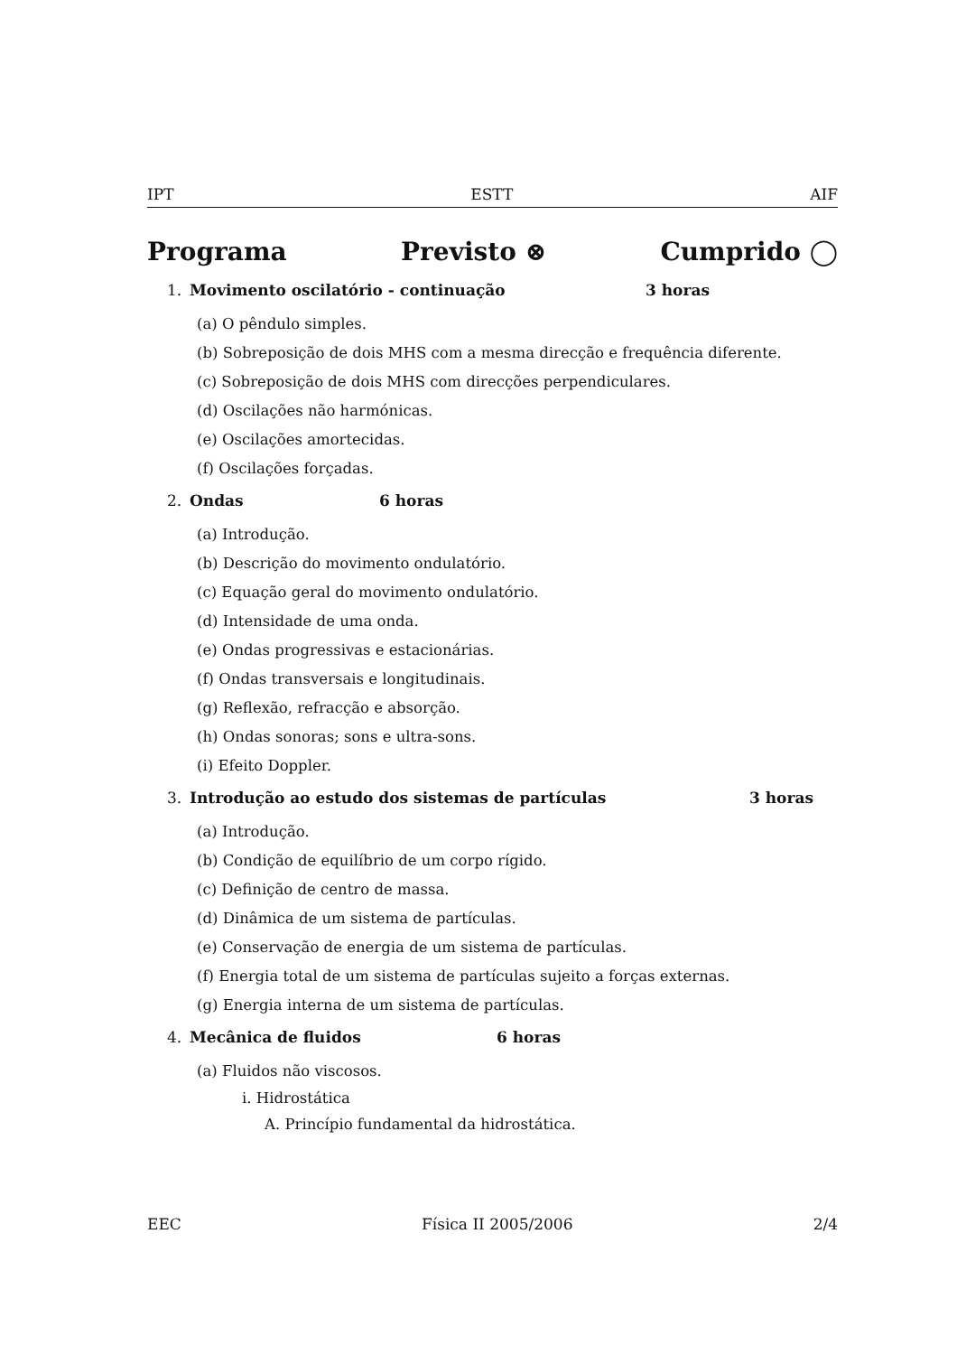IPT ESTT AIF
Programa Previsto ⊗ Cumprido ◯
1. Movimento oscilatório - continuação 3 horas
(a) O pêndulo simples.
(b) Sobreposição de dois MHS com a mesma direcção e frequência diferente.
(c) Sobreposição de dois MHS com direcções perpendiculares.
(d) Oscilações não harmónicas.
(e) Oscilações amortecidas.
(f) Oscilações forçadas.
2. Ondas 6 horas
(a) Introdução.
(b) Descrição do movimento ondulatório.
(c) Equação geral do movimento ondulatório.
(d) Intensidade de uma onda.
(e) Ondas progressivas e estacionárias.
(f) Ondas transversais e longitudinais.
(g) Reflexão, refracção e absorção.
(h) Ondas sonoras; sons e ultra-sons.
(i) Efeito Doppler.
3. Introdução ao estudo dos sistemas de partículas 3 horas
(a) Introdução.
(b) Condição de equilíbrio de um corpo rígido.
(c) Definição de centro de massa.
(d) Dinâmica de um sistema de partículas.
(e) Conservação de energia de um sistema de partículas.
(f) Energia total de um sistema de partículas sujeito a forças externas.
(g) Energia interna de um sistema de partículas.
4. Mecânica de fluidos 6 horas
(a) Fluidos não viscosos.
i. Hidrostática
A. Princípio fundamental da hidrostática.
EEC Física II 2005/2006 2/4